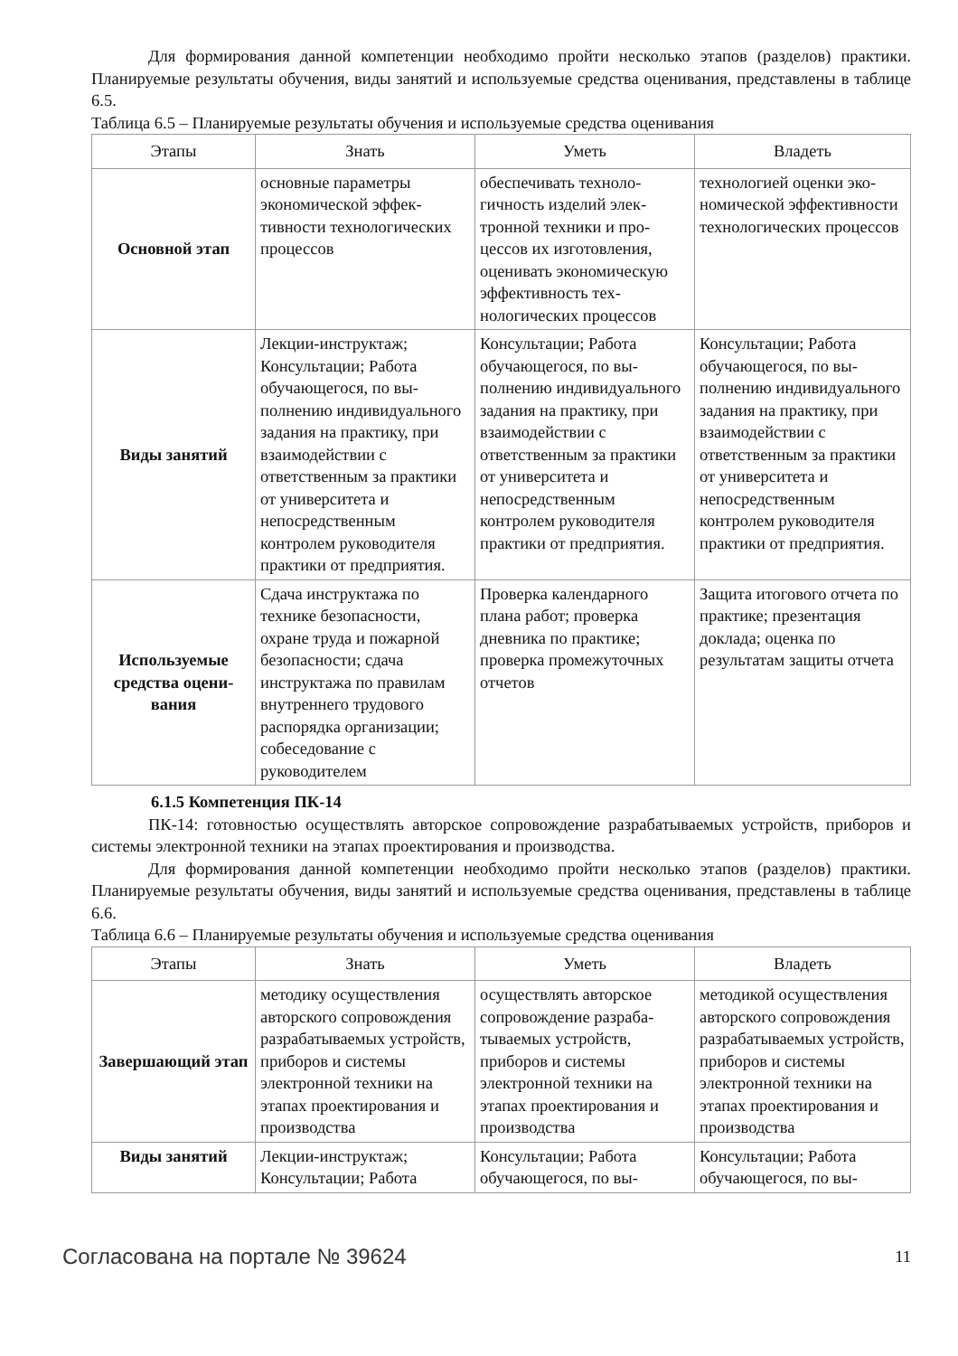Для формирования данной компетенции необходимо пройти несколько этапов (разделов) практики. Планируемые результаты обучения, виды занятий и используемые средства оценивания, представлены в таблице 6.5.
Таблица 6.5 – Планируемые результаты обучения и используемые средства оценивания
| Этапы | Знать | Уметь | Владеть |
| --- | --- | --- | --- |
| Основной этап | основные параметры экономической эффек­тивности технологиче­ских процессов | обеспечивать техноло­гичность изделий элек­тронной техники и про­цессов их изготовления, оценивать экономиче­скую эффективность тех­нологических процессов | технологией оценки эко­номической эффективно­сти технологических процессов |
| Виды занятий | Лекции-инструктаж; Консультации; Работа обучающегося, по вы­полнению индивидуаль­ного задания на практи­ку, при взаимодействии с ответственным за прак­тики от университета и непосредственным контролем руководителя практики от предприя­тия. | Консультации; Работа обучающегося, по вы­полнению индивидуаль­ного задания на практи­ку, при взаимодействии с ответственным за прак­тики от университета и непосредственным контролем руководителя практики от предприя­тия. | Консультации; Работа обучающегося, по вы­полнению индивидуаль­ного задания на практи­ку, при взаимодействии с ответственным за прак­тики от университета и непосредственным контролем руководителя практики от предприя­тия. |
| Используемые средства оцени­вания | Сдача инструктажа по технике безопасности, охране труда и пожарной безопасности; сдача инструктажа по прави­лам внутреннего трудо­вого распорядка органи­зации; собеседование с руководителем | Проверка календарного плана работ; проверка дневника по практике; проверка промежуточ­ных отчетов | Защита итогового отчета по практике; презента­ция доклада; оценка по результатам защиты от­чета |
6.1.5 Компетенция ПК-14
ПК-14: готовностью осуществлять авторское сопровождение разрабатываемых устройств, приборов и системы электронной техники на этапах проектирования и производства.
Для формирования данной компетенции необходимо пройти несколько этапов (разделов) практики. Планируемые результаты обучения, виды занятий и используемые средства оценивания, представлены в таблице 6.6.
Таблица 6.6 – Планируемые результаты обучения и используемые средства оценивания
| Этапы | Знать | Уметь | Владеть |
| --- | --- | --- | --- |
| Завершающий этап | методику осуществления авторского сопровожде­ния разрабатываемых устройств, приборов и системы электронной техники на этапах проек­тирования и произ­водства | осуществлять авторское сопровождение разраба­тываемых устройств, приборов и системы электронной техники на этапах проектирования и производства | методикой осуществле­ния авторского сопрово­ждения разрабатывае­мых устройств, прибо­ров и системы электрон­ной техники на этапах проектирования и произ­водства |
| Виды занятий | Лекции-инструктаж; Консультации; Работа | Консультации; Работа обучающегося, по вы- | Консультации; Работа обучающегося, по вы- |
Согласована на портале № 39624 11